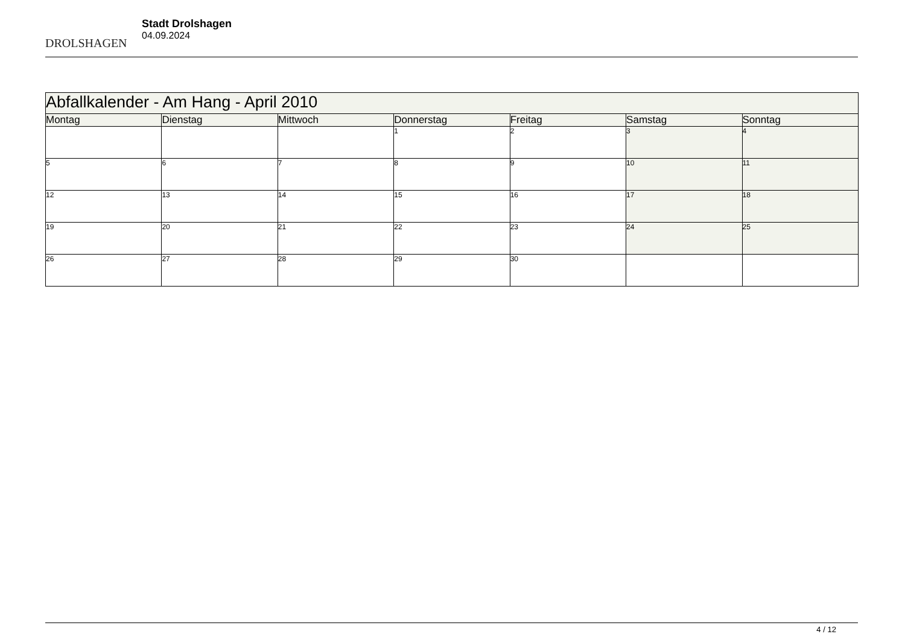DROLSHAGEN
Stadt Drolshagen
04.09.2024
| Abfallkalender - Am Hang - April 2010 | | | | | | |
| --- | --- | --- | --- | --- | --- | --- |
| Montag | Dienstag | Mittwoch | Donnerstag | Freitag | Samstag | Sonntag |
| | | | 1 | 2 | 3 | 4 |
| 5 | 6 | 7 | 8 | 9 | 10 | 11 |
| 12 | 13 | 14 | 15 | 16 | 17 | 18 |
| 19 | 20 | 21 | 22 | 23 | 24 | 25 |
| 26 | 27 | 28 | 29 | 30 | | |
4 / 12